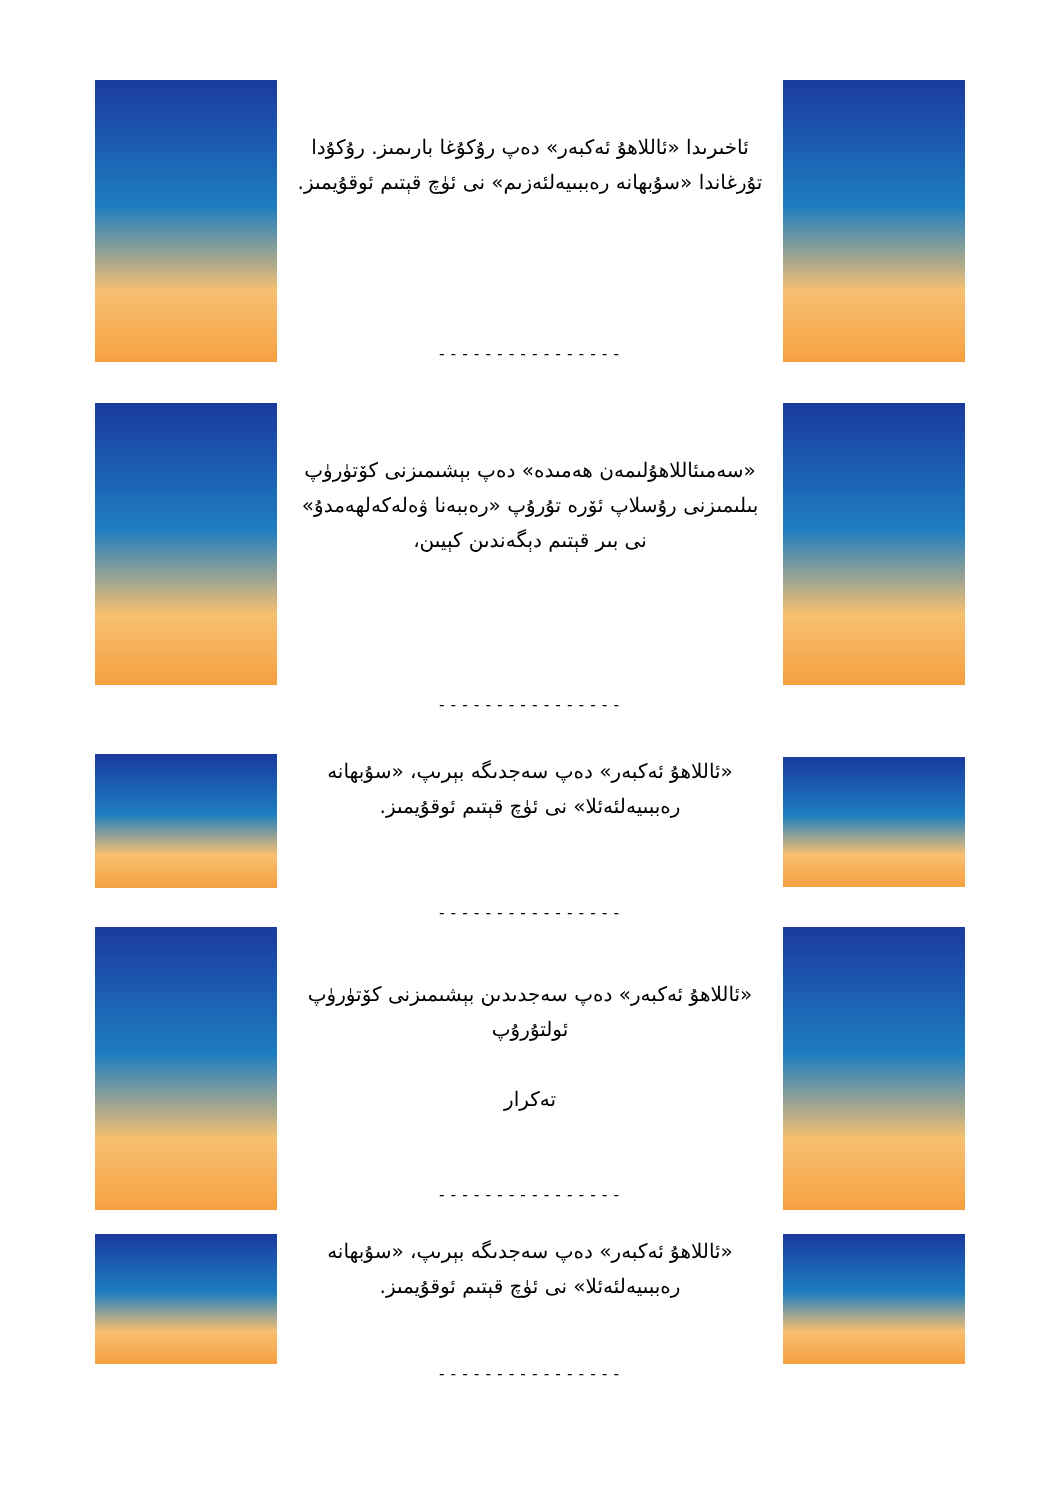ئاخىرىدا «ئاللاھۇ ئەكبەر» دەپ رۇكۇغا بارىمىز. رۇكۇدا تۇرغاندا «سۇبھانە رەببىيەلئەزىم» نى ئۈچ قېتىم ئوقۇيمىز.
----------------
«سەمىئاللاھۇلىمەن ھەمىدە» دەپ بېشىمىزنى كۆتۈرۈپ بىلىمىزنى رۇسلاپ ئۆرە تۇرۇپ «رەببەنا ۋەلەكەلھەمدۇ» نى بىر قېتىم دېگەندىن كېيىن،
----------------
«ئاللاھۇ ئەكبەر» دەپ سەجدىگە بېرىپ، «سۇبھانە رەببىيەلئەئلا» نى ئۈچ قېتىم ئوقۇيمىز.
----------------
«ئاللاھۇ ئەكبەر» دەپ سەجدىدىن بېشىمىزنى كۆتۈرۈپ ئولتۇرۇپ
تەكرار
----------------
«ئاللاھۇ ئەكبەر» دەپ سەجدىگە بېرىپ، «سۇبھانە رەببىيەلئەئلا» نى ئۈچ قېتىم ئوقۇيمىز.
----------------